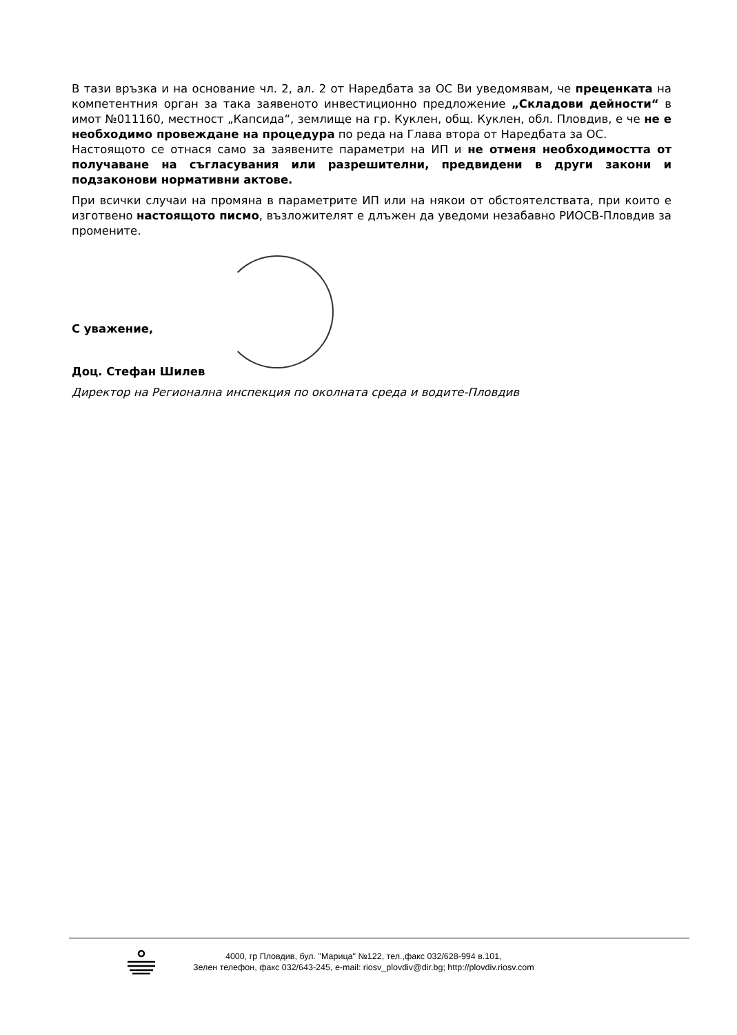В тази връзка и на основание чл. 2, ал. 2 от Наредбата за ОС Ви уведомявам, че преценката на компетентния орган за така заявеното инвестиционно предложение „Складови дейности“ в имот №011160, местност „Капсида“, землище на гр. Куклен, общ. Куклен, обл. Пловдив, е че не е необходимо провеждане на процедура по реда на Глава втора от Наредбата за ОС.
Настоящото се отнася само за заявените параметри на ИП и не отменя необходимостта от получаване на съгласувания или разрешителни, предвидени в други закони и подзаконови нормативни актове.
При всички случаи на промяна в параметрите ИП или на някои от обстоятелствата, при които е изготвено настоящото писмо, възложителят е длъжен да уведоми незабавно РИОСВ-Пловдив за промените.
С уважение,
Доц. Стефан Шилев
Директор на Регионална инспекция по околната среда и водите-Пловдив
4000, гр Пловдив, бул. "Марица" №122, тел.,факс 032/628-994 в.101,
Зелен телефон, факс 032/643-245, e-mail: riosv_plovdiv@dir.bg; http://plovdiv.riosv.com